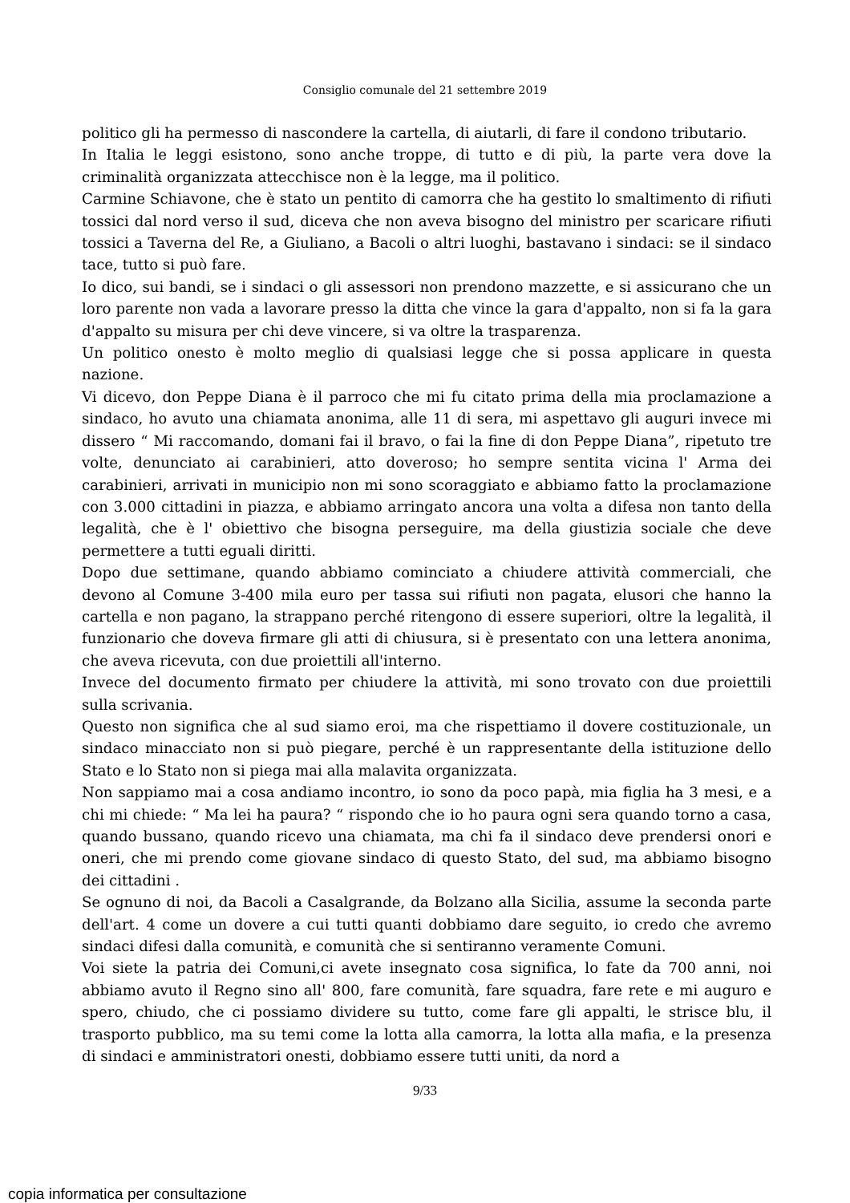Consiglio comunale del 21 settembre 2019
politico gli ha permesso di nascondere la cartella, di aiutarli, di fare il condono tributario.
In Italia le leggi esistono, sono anche troppe, di tutto e di più, la parte vera dove la criminalità organizzata attecchisce non è la legge, ma il politico.
Carmine Schiavone, che è stato un pentito di camorra che ha gestito lo smaltimento di rifiuti tossici dal nord verso il sud, diceva che non aveva bisogno del ministro per scaricare rifiuti tossici a Taverna del Re, a Giuliano, a Bacoli o altri luoghi, bastavano i sindaci: se il sindaco tace, tutto si può fare.
Io dico, sui bandi, se i sindaci o gli assessori non prendono mazzette, e si assicurano che un loro parente non vada a lavorare presso la ditta che vince la gara d'appalto, non si fa la gara d'appalto su misura per chi deve vincere, si va oltre la trasparenza.
Un politico onesto è molto meglio di qualsiasi legge che si possa applicare in questa nazione.
Vi dicevo, don Peppe Diana è il parroco che mi fu citato prima della mia proclamazione a sindaco, ho avuto una chiamata anonima, alle 11 di sera, mi aspettavo gli auguri invece mi dissero “ Mi raccomando, domani fai il bravo, o fai la fine di don Peppe Diana”, ripetuto tre volte, denunciato ai carabinieri, atto doveroso; ho sempre sentita vicina l' Arma dei carabinieri, arrivati in municipio non mi sono scoraggiato e abbiamo fatto la proclamazione con 3.000 cittadini in piazza, e abbiamo arringato ancora una volta a difesa non tanto della legalità, che è l' obiettivo che bisogna perseguire, ma della giustizia sociale che deve permettere a tutti eguali diritti.
Dopo due settimane, quando abbiamo cominciato a chiudere attività commerciali, che devono al Comune 3-400 mila euro per tassa sui rifiuti non pagata, elusori che hanno la cartella e non pagano, la strappano perché ritengono di essere superiori, oltre la legalità, il funzionario che doveva firmare gli atti di chiusura, si è presentato con una lettera anonima, che aveva ricevuta, con due proiettili all'interno.
Invece del documento firmato per chiudere la attività, mi sono trovato con due proiettili sulla scrivania.
Questo non significa che al sud siamo eroi, ma che rispettiamo il dovere costituzionale, un sindaco minacciato non si può piegare, perché è un rappresentante della istituzione dello Stato e lo Stato non si piega mai alla malavita organizzata.
Non sappiamo mai a cosa andiamo incontro, io sono da poco papà, mia figlia ha 3 mesi, e a chi mi chiede: “ Ma lei ha paura? “ rispondo che io ho paura ogni sera quando torno a casa, quando bussano, quando ricevo una chiamata, ma chi fa il sindaco deve prendersi onori e oneri, che mi prendo come giovane sindaco di questo Stato, del sud, ma abbiamo bisogno dei cittadini .
Se ognuno di noi, da Bacoli a Casalgrande, da Bolzano alla Sicilia, assume la seconda parte dell'art. 4 come un dovere a cui tutti quanti dobbiamo dare seguito, io credo che avremo sindaci difesi dalla comunità, e comunità che si sentiranno veramente Comuni.
Voi siete la patria dei Comuni,ci avete insegnato cosa significa, lo fate da 700 anni, noi abbiamo avuto il Regno sino all' 800, fare comunità, fare squadra, fare rete e mi auguro e spero, chiudo, che ci possiamo dividere su tutto, come fare gli appalti, le strisce blu, il trasporto pubblico, ma su temi come la lotta alla camorra, la lotta alla mafia, e la presenza di sindaci e amministratori onesti, dobbiamo essere tutti uniti, da nord a
9/33
copia informatica per consultazione